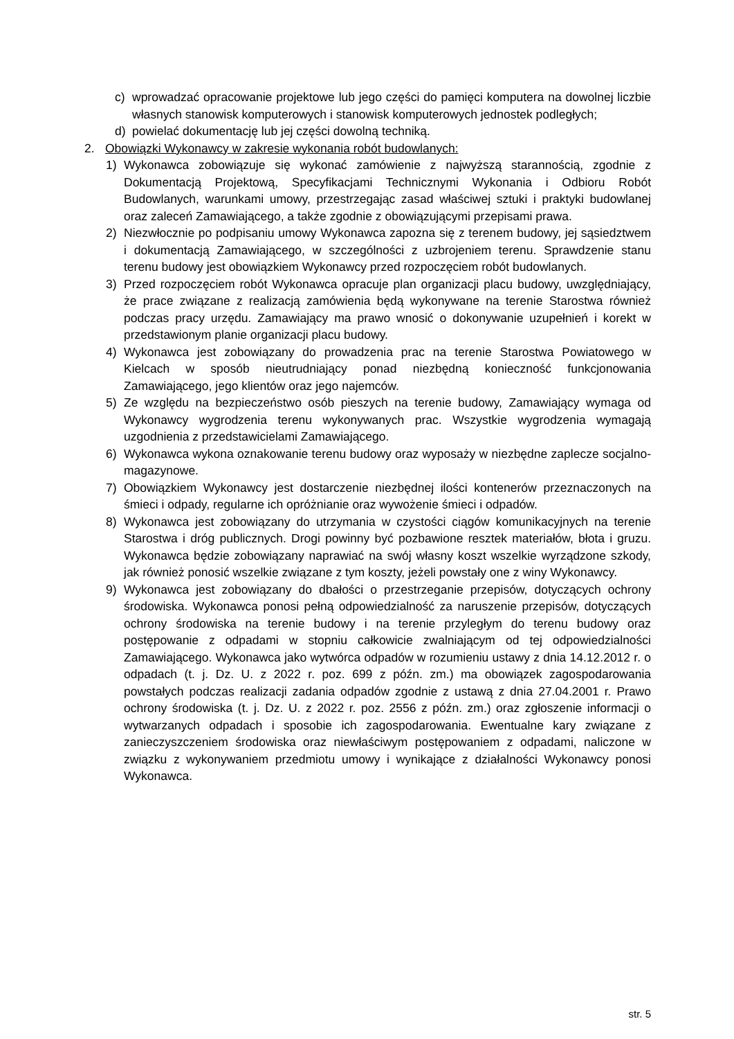c) wprowadzać opracowanie projektowe lub jego części do pamięci komputera na dowolnej liczbie własnych stanowisk komputerowych i stanowisk komputerowych jednostek podległych;
d) powielać dokumentację lub jej części dowolną techniką.
2. Obowiązki Wykonawcy w zakresie wykonania robót budowlanych:
1) Wykonawca zobowiązuje się wykonać zamówienie z najwyższą starannością, zgodnie z Dokumentacją Projektową, Specyfikacjami Technicznymi Wykonania i Odbioru Robót Budowlanych, warunkami umowy, przestrzegając zasad właściwej sztuki i praktyki budowlanej oraz zaleceń Zamawiającego, a także zgodnie z obowiązującymi przepisami prawa.
2) Niezwłocznie po podpisaniu umowy Wykonawca zapozna się z terenem budowy, jej sąsiedztwem i dokumentacją Zamawiającego, w szczególności z uzbrojeniem terenu. Sprawdzenie stanu terenu budowy jest obowiązkiem Wykonawcy przed rozpoczęciem robót budowlanych.
3) Przed rozpoczęciem robót Wykonawca opracuje plan organizacji placu budowy, uwzględniający, że prace związane z realizacją zamówienia będą wykonywane na terenie Starostwa również podczas pracy urzędu. Zamawiający ma prawo wnosić o dokonywanie uzupełnień i korekt w przedstawionym planie organizacji placu budowy.
4) Wykonawca jest zobowiązany do prowadzenia prac na terenie Starostwa Powiatowego w Kielcach w sposób nieutrudniający ponad niezbędną konieczność funkcjonowania Zamawiającego, jego klientów oraz jego najemców.
5) Ze względu na bezpieczeństwo osób pieszych na terenie budowy, Zamawiający wymaga od Wykonawcy wygrodzenia terenu wykonywanych prac. Wszystkie wygrodzenia wymagają uzgodnienia z przedstawicielami Zamawiającego.
6) Wykonawca wykona oznakowanie terenu budowy oraz wyposaży w niezbędne zaplecze socjalno-magazynowe.
7) Obowiązkiem Wykonawcy jest dostarczenie niezbędnej ilości kontenerów przeznaczonych na śmieci i odpady, regularne ich opróżnianie oraz wywożenie śmieci i odpadów.
8) Wykonawca jest zobowiązany do utrzymania w czystości ciągów komunikacyjnych na terenie Starostwa i dróg publicznych. Drogi powinny być pozbawione resztek materiałów, błota i gruzu. Wykonawca będzie zobowiązany naprawiać na swój własny koszt wszelkie wyrządzone szkody, jak również ponosić wszelkie związane z tym koszty, jeżeli powstały one z winy Wykonawcy.
9) Wykonawca jest zobowiązany do dbałości o przestrzeganie przepisów, dotyczących ochrony środowiska. Wykonawca ponosi pełną odpowiedzialność za naruszenie przepisów, dotyczących ochrony środowiska na terenie budowy i na terenie przyległym do terenu budowy oraz postępowanie z odpadami w stopniu całkowicie zwalniającym od tej odpowiedzialności Zamawiającego. Wykonawca jako wytwórca odpadów w rozumieniu ustawy z dnia 14.12.2012 r. o odpadach (t. j. Dz. U. z 2022 r. poz. 699 z późn. zm.) ma obowiązek zagospodarowania powstałych podczas realizacji zadania odpadów zgodnie z ustawą z dnia 27.04.2001 r. Prawo ochrony środowiska (t. j. Dz. U. z 2022 r. poz. 2556 z późn. zm.) oraz zgłoszenie informacji o wytwarzanych odpadach i sposobie ich zagospodarowania. Ewentualne kary związane z zanieczyszczeniem środowiska oraz niewłaściwym postępowaniem z odpadami, naliczone w związku z wykonywaniem przedmiotu umowy i wynikające z działalności Wykonawcy ponosi Wykonawca.
str. 5